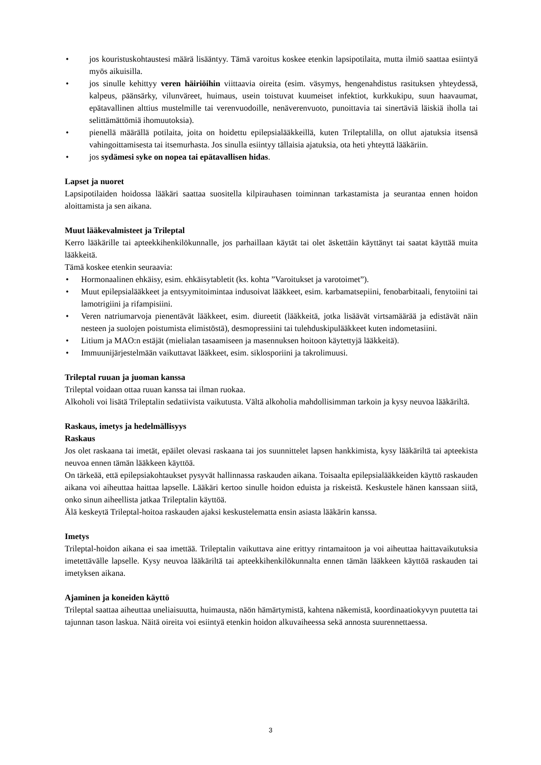• jos kouristuskohtaustesi määrä lisääntyy. Tämä varoitus koskee etenkin lapsipotilaita, mutta ilmiö saattaa esiintyä myös aikuisilla.
• jos sinulle kehittyy veren häiriöihin viittaavia oireita (esim. väsymys, hengenahdistus rasituksen yhteydessä, kalpeus, päänsärky, vilunväreet, huimaus, usein toistuvat kuumeiset infektiot, kurkkukipu, suun haavaumat, epätavallinen alttius mustelmille tai verenvuodoille, nenäverenvuoto, punoittavia tai sinertäviä läiskiä iholla tai selittämättömiä ihomuutoksia).
• pienellä määrällä potilaita, joita on hoidettu epilepsialääkkeillä, kuten Trileptalilla, on ollut ajatuksia itsensä vahingoittamisesta tai itsemurhasta. Jos sinulla esiintyy tällaisia ajatuksia, ota heti yhteyttä lääkäriin.
• jos sydämesi syke on nopea tai epätavallisen hidas.
Lapset ja nuoret
Lapsipotilaiden hoidossa lääkäri saattaa suositella kilpirauhasen toiminnan tarkastamista ja seurantaa ennen hoidon aloittamista ja sen aikana.
Muut lääkevalmisteet ja Trileptal
Kerro lääkärille tai apteekkihenkilökunnalle, jos parhaillaan käytät tai olet äskettäin käyttänyt tai saatat käyttää muita lääkkeitä.
Tämä koskee etenkin seuraavia:
• Hormonaalinen ehkäisy, esim. ehkäisytabletit (ks. kohta ”Varoitukset ja varotoimet”).
• Muut epilepsialääkkeet ja entsyymitoimintaa indusoivat lääkkeet, esim. karbamatsepiini, fenobarbitaali, fenytoiini tai lamotrigiini ja rifampisiini.
• Veren natriumarvoja pienentävät lääkkeet, esim. diureetit (lääkkeitä, jotka lisäävät virtsamäärää ja edistävät näin nesteen ja suolojen poistumista elimistöstä), desmopressiini tai tulehduskipulääkkeet kuten indometasiini.
• Litium ja MAO:n estäjät (mielialan tasaamiseen ja masennuksen hoitoon käytettyjä lääkkeitä).
• Immuunijärjestelmään vaikuttavat lääkkeet, esim. siklosporiini ja takrolimuusi.
Trileptal ruuan ja juoman kanssa
Trileptal voidaan ottaa ruuan kanssa tai ilman ruokaa.
Alkoholi voi lisätä Trileptalin sedatiivista vaikutusta. Vältä alkoholia mahdollisimman tarkoin ja kysy neuvoa lääkäriltä.
Raskaus, imetys ja hedelmällisyys
Raskaus
Jos olet raskaana tai imetät, epäilet olevasi raskaana tai jos suunnittelet lapsen hankkimista, kysy lääkäriltä tai apteekista neuvoa ennen tämän lääkkeen käyttöä.
On tärkeää, että epilepsiakohtaukset pysyvät hallinnassa raskauden aikana. Toisaalta epilepsia­lääkkeiden käyttö raskauden aikana voi aiheuttaa haittaa lapselle. Lääkäri kertoo sinulle hoidon eduista ja riskeistä. Keskustele hänen kanssaan siitä, onko sinun aiheellista jatkaa Trileptalin käyttöä.
Älä keskeytä Trileptal-hoitoa raskauden ajaksi keskustelematta ensin asiasta lääkärin kanssa.
Imetys
Trileptal-hoidon aikana ei saa imettää. Trileptalin vaikuttava aine erittyy rintamaitoon ja voi aiheuttaa haittavaikutuksia imetettävälle lapselle. Kysy neuvoa lääkäriltä tai apteekkihenkilökunnalta ennen tämän lääkkeen käyttöä raskauden tai imetyksen aikana.
Ajaminen ja koneiden käyttö
Trileptal saattaa aiheuttaa uneliaisuutta, huimausta, näön hämärtymistä, kahtena näkemistä, koordinaatiokyvyn puutetta tai tajunnan tason laskua. Näitä oireita voi esiintyä etenkin hoidon alkuvaiheessa sekä annosta suurennettaessa.
3